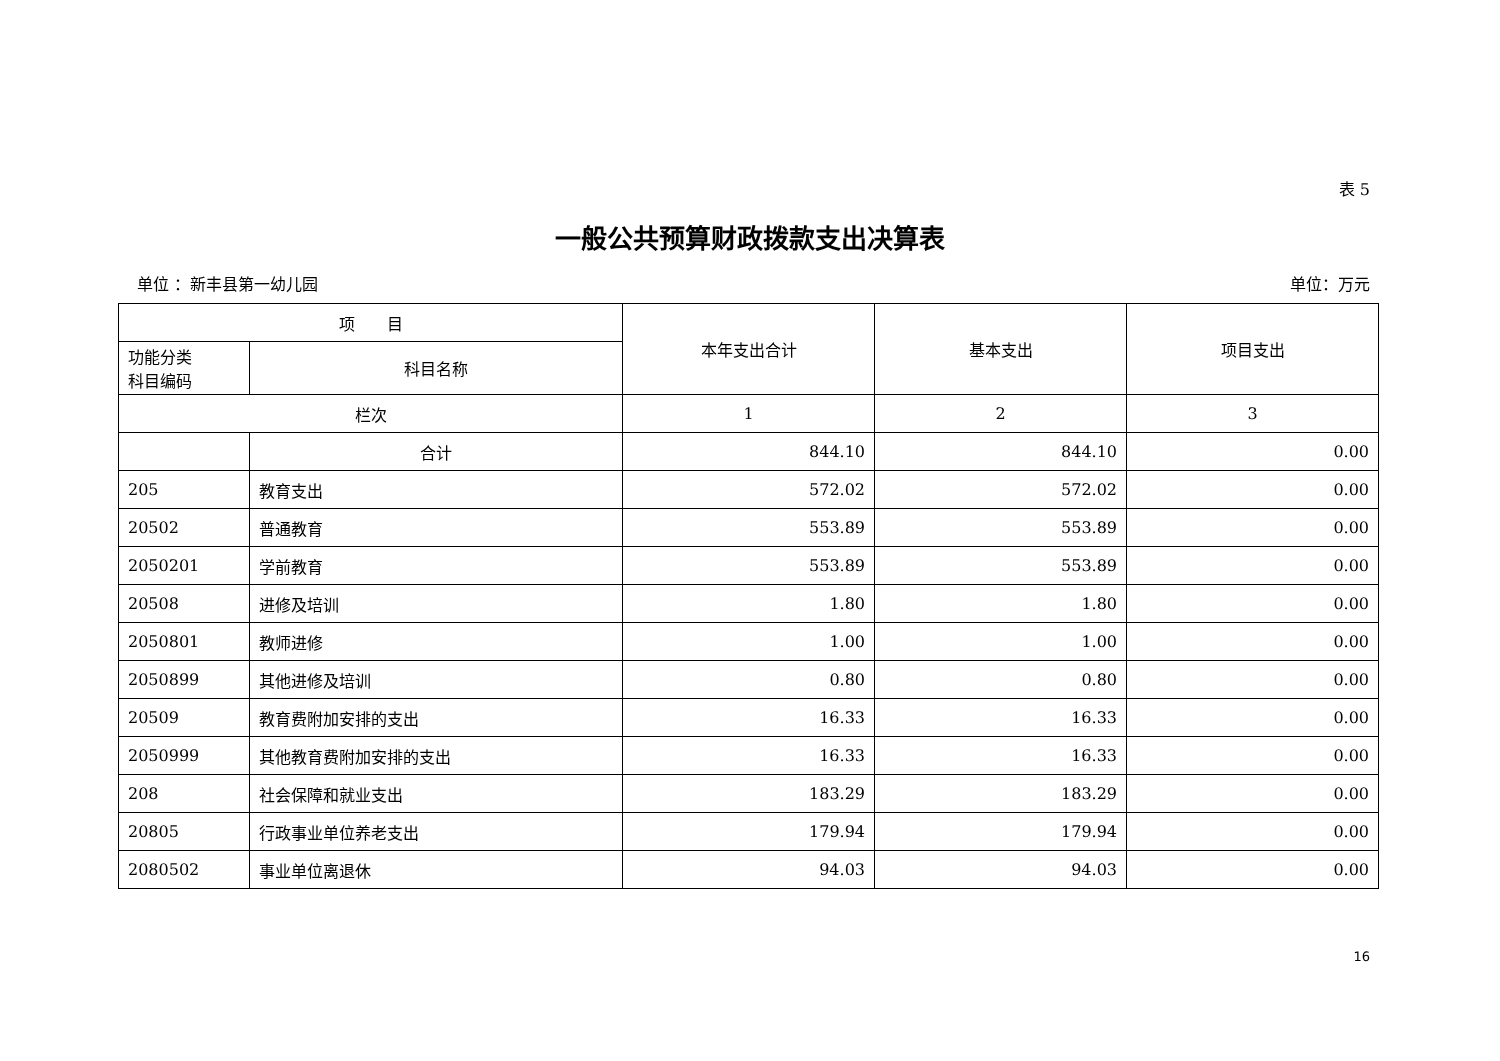表 5
一般公共预算财政拨款支出决算表
单位 ：新丰县第一幼儿园 单位：万元
| 项 目 | | 本年支出合计 | 基本支出 | 项目支出 |
| --- | --- | --- | --- | --- |
| 功能分类 科目编码 | 科目名称 | | | |
| 栏次 | | 1 | 2 | 3 |
| | 合计 | 844.10 | 844.10 | 0.00 |
| 205 | 教育支出 | 572.02 | 572.02 | 0.00 |
| 20502 | 普通教育 | 553.89 | 553.89 | 0.00 |
| 2050201 | 学前教育 | 553.89 | 553.89 | 0.00 |
| 20508 | 进修及培训 | 1.80 | 1.80 | 0.00 |
| 2050801 | 教师进修 | 1.00 | 1.00 | 0.00 |
| 2050899 | 其他进修及培训 | 0.80 | 0.80 | 0.00 |
| 20509 | 教育费附加安排的支出 | 16.33 | 16.33 | 0.00 |
| 2050999 | 其他教育费附加安排的支出 | 16.33 | 16.33 | 0.00 |
| 208 | 社会保障和就业支出 | 183.29 | 183.29 | 0.00 |
| 20805 | 行政事业单位养老支出 | 179.94 | 179.94 | 0.00 |
| 2080502 | 事业单位离退休 | 94.03 | 94.03 | 0.00 |
16